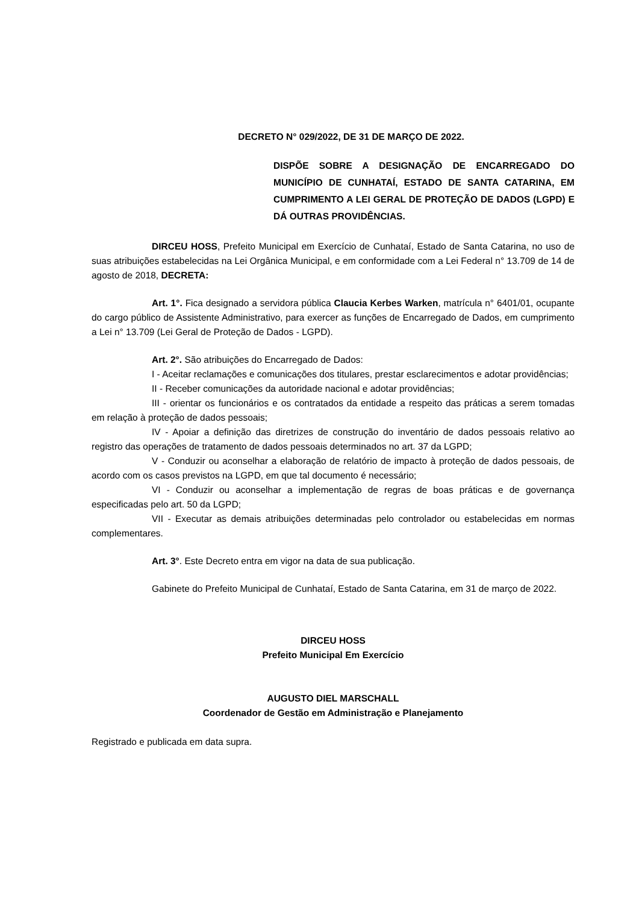DECRETO N° 029/2022, DE 31 DE MARÇO DE 2022.
DISPÕE SOBRE A DESIGNAÇÃO DE ENCARREGADO DO MUNICÍPIO DE CUNHATAÍ, ESTADO DE SANTA CATARINA, EM CUMPRIMENTO A LEI GERAL DE PROTEÇÃO DE DADOS (LGPD) E DÁ OUTRAS PROVIDÊNCIAS.
DIRCEU HOSS, Prefeito Municipal em Exercício de Cunhataí, Estado de Santa Catarina, no uso de suas atribuições estabelecidas na Lei Orgânica Municipal, e em conformidade com a Lei Federal n° 13.709 de 14 de agosto de 2018, DECRETA:
Art. 1°. Fica designado a servidora pública Claucia Kerbes Warken, matrícula n° 6401/01, ocupante do cargo público de Assistente Administrativo, para exercer as funções de Encarregado de Dados, em cumprimento a Lei n° 13.709 (Lei Geral de Proteção de Dados - LGPD).
Art. 2°. São atribuições do Encarregado de Dados:
I - Aceitar reclamações e comunicações dos titulares, prestar esclarecimentos e adotar providências;
II - Receber comunicações da autoridade nacional e adotar providências;
III - orientar os funcionários e os contratados da entidade a respeito das práticas a serem tomadas em relação à proteção de dados pessoais;
IV - Apoiar a definição das diretrizes de construção do inventário de dados pessoais relativo ao registro das operações de tratamento de dados pessoais determinados no art. 37 da LGPD;
V - Conduzir ou aconselhar a elaboração de relatório de impacto à proteção de dados pessoais, de acordo com os casos previstos na LGPD, em que tal documento é necessário;
VI - Conduzir ou aconselhar a implementação de regras de boas práticas e de governança especificadas pelo art. 50 da LGPD;
VII - Executar as demais atribuições determinadas pelo controlador ou estabelecidas em normas complementares.
Art. 3°. Este Decreto entra em vigor na data de sua publicação.
Gabinete do Prefeito Municipal de Cunhataí, Estado de Santa Catarina, em 31 de março de 2022.
DIRCEU HOSS
Prefeito Municipal Em Exercício
AUGUSTO DIEL MARSCHALL
Coordenador de Gestão em Administração e Planejamento
Registrado e publicada em data supra.